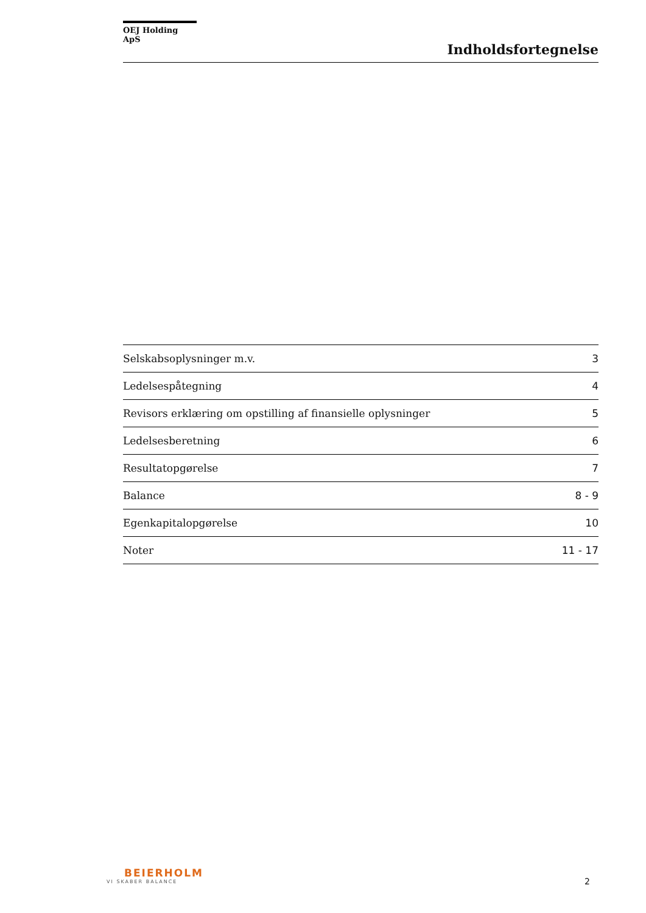OEJ Holding ApS
Indholdsfortegnelse
| Selskabsoplysninger m.v. | 3 |
| Ledelsespåtegning | 4 |
| Revisors erklæring om opstilling af finansielle oplysninger | 5 |
| Ledelsesberetning | 6 |
| Resultatopgørelse | 7 |
| Balance | 8 - 9 |
| Egenkapitalopgørelse | 10 |
| Noter | 11 - 17 |
BEIERHOLM
VI SKABER BALANCE
2